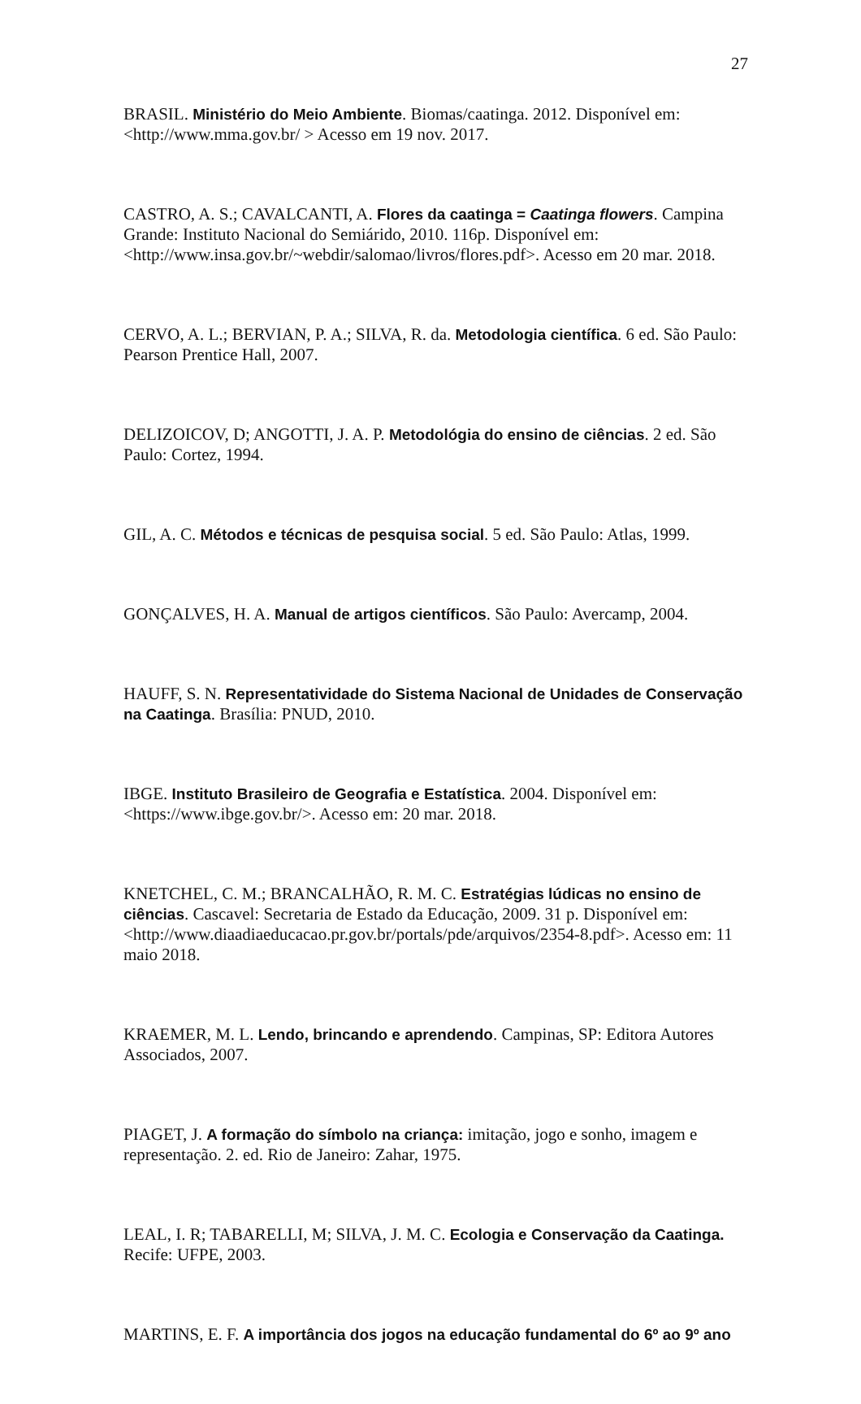27
BRASIL. Ministério do Meio Ambiente. Biomas/caatinga. 2012. Disponível em: <http://www.mma.gov.br/ > Acesso em 19 nov. 2017.
CASTRO, A. S.; CAVALCANTI, A. Flores da caatinga = Caatinga flowers. Campina Grande: Instituto Nacional do Semiárido, 2010. 116p. Disponível em: <http://www.insa.gov.br/~webdir/salomao/livros/flores.pdf>. Acesso em 20 mar. 2018.
CERVO, A. L.; BERVIAN, P. A.; SILVA, R. da. Metodologia científica. 6 ed. São Paulo: Pearson Prentice Hall, 2007.
DELIZOICOV, D; ANGOTTI, J. A. P. Metodológia do ensino de ciências. 2 ed. São Paulo: Cortez, 1994.
GIL, A. C. Métodos e técnicas de pesquisa social. 5 ed. São Paulo: Atlas, 1999.
GONÇALVES, H. A. Manual de artigos científicos. São Paulo: Avercamp, 2004.
HAUFF, S. N. Representatividade do Sistema Nacional de Unidades de Conservação na Caatinga. Brasília: PNUD, 2010.
IBGE. Instituto Brasileiro de Geografia e Estatística. 2004. Disponível em: <https://www.ibge.gov.br/>. Acesso em: 20 mar. 2018.
KNETCHEL, C. M.; BRANCALHÃO, R. M. C. Estratégias lúdicas no ensino de ciências. Cascavel: Secretaria de Estado da Educação, 2009. 31 p. Disponível em: <http://www.diaadiaeducacao.pr.gov.br/portals/pde/arquivos/2354-8.pdf>. Acesso em: 11 maio 2018.
KRAEMER, M. L. Lendo, brincando e aprendendo. Campinas, SP: Editora Autores Associados, 2007.
PIAGET, J. A formação do símbolo na criança: imitação, jogo e sonho, imagem e representação. 2. ed. Rio de Janeiro: Zahar, 1975.
LEAL, I. R; TABARELLI, M; SILVA, J. M. C. Ecologia e Conservação da Caatinga. Recife: UFPE, 2003.
MARTINS, E. F. A importância dos jogos na educação fundamental do 6º ao 9º ano